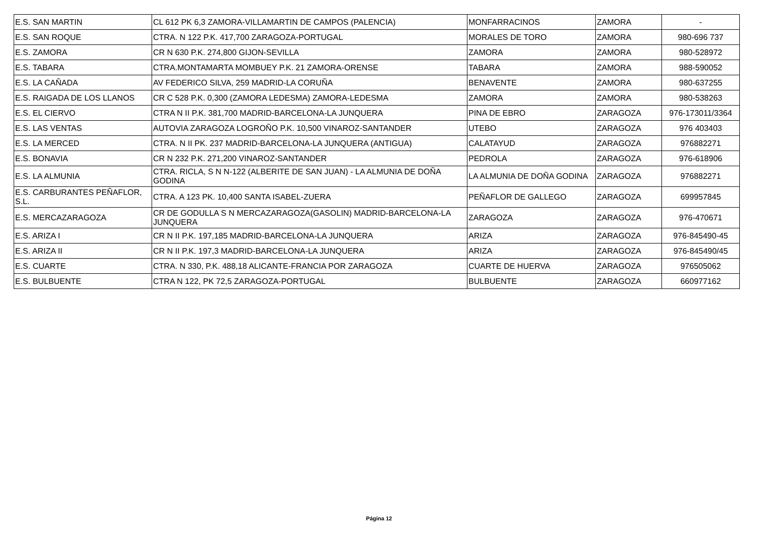| E.S. SAN MARTIN | CL 612 PK 6,3 ZAMORA-VILLAMARTIN DE CAMPOS (PALENCIA) | MONFARRACINOS | ZAMORA | - |
| E.S. SAN ROQUE | CTRA. N 122 P.K. 417,700 ZARAGOZA-PORTUGAL | MORALES DE TORO | ZAMORA | 980-696 737 |
| E.S. ZAMORA | CR N 630 P.K. 274,800 GIJON-SEVILLA | ZAMORA | ZAMORA | 980-528972 |
| E.S. TABARA | CTRA.MONTAMARTA MOMBUEY P.K. 21 ZAMORA-ORENSE | TABARA | ZAMORA | 988-590052 |
| E.S. LA CAÑADA | AV FEDERICO SILVA, 259 MADRID-LA CORUÑA | BENAVENTE | ZAMORA | 980-637255 |
| E.S. RAIGADA DE LOS LLANOS | CR C 528 P.K. 0,300 (ZAMORA LEDESMA) ZAMORA-LEDESMA | ZAMORA | ZAMORA | 980-538263 |
| E.S. EL CIERVO | CTRA N II P.K. 381,700 MADRID-BARCELONA-LA JUNQUERA | PINA DE EBRO | ZARAGOZA | 976-173011/3364 |
| E.S. LAS VENTAS | AUTOVIA ZARAGOZA LOGROÑO P.K. 10,500 VINAROZ-SANTANDER | UTEBO | ZARAGOZA | 976 403403 |
| E.S. LA MERCED | CTRA. N II PK. 237 MADRID-BARCELONA-LA JUNQUERA (ANTIGUA) | CALATAYUD | ZARAGOZA | 976882271 |
| E.S. BONAVIA | CR N 232 P.K. 271,200 VINAROZ-SANTANDER | PEDROLA | ZARAGOZA | 976-618906 |
| E.S. LA ALMUNIA | CTRA. RICLA, S N N-122 (ALBERITE DE SAN JUAN) - LA ALMUNIA DE DOÑA GODINA | LA ALMUNIA DE DOÑA GODINA | ZARAGOZA | 976882271 |
| E.S. CARBURANTES PEÑAFLOR, S.L. | CTRA. A 123 PK. 10,400 SANTA ISABEL-ZUERA | PEÑAFLOR DE GALLEGO | ZARAGOZA | 699957845 |
| E.S. MERCAZARAGOZA | CR DE GODULLA S N MERCAZARAGOZA(GASOLIN) MADRID-BARCELONA-LA JUNQUERA | ZARAGOZA | ZARAGOZA | 976-470671 |
| E.S. ARIZA I | CR N II P.K. 197,185 MADRID-BARCELONA-LA JUNQUERA | ARIZA | ZARAGOZA | 976-845490-45 |
| E.S. ARIZA II | CR N II P.K. 197,3 MADRID-BARCELONA-LA JUNQUERA | ARIZA | ZARAGOZA | 976-845490/45 |
| E.S. CUARTE | CTRA. N 330, P.K. 488,18 ALICANTE-FRANCIA POR ZARAGOZA | CUARTE DE HUERVA | ZARAGOZA | 976505062 |
| E.S. BULBUENTE | CTRA N 122, PK 72,5 ZARAGOZA-PORTUGAL | BULBUENTE | ZARAGOZA | 660977162 |
Página 12